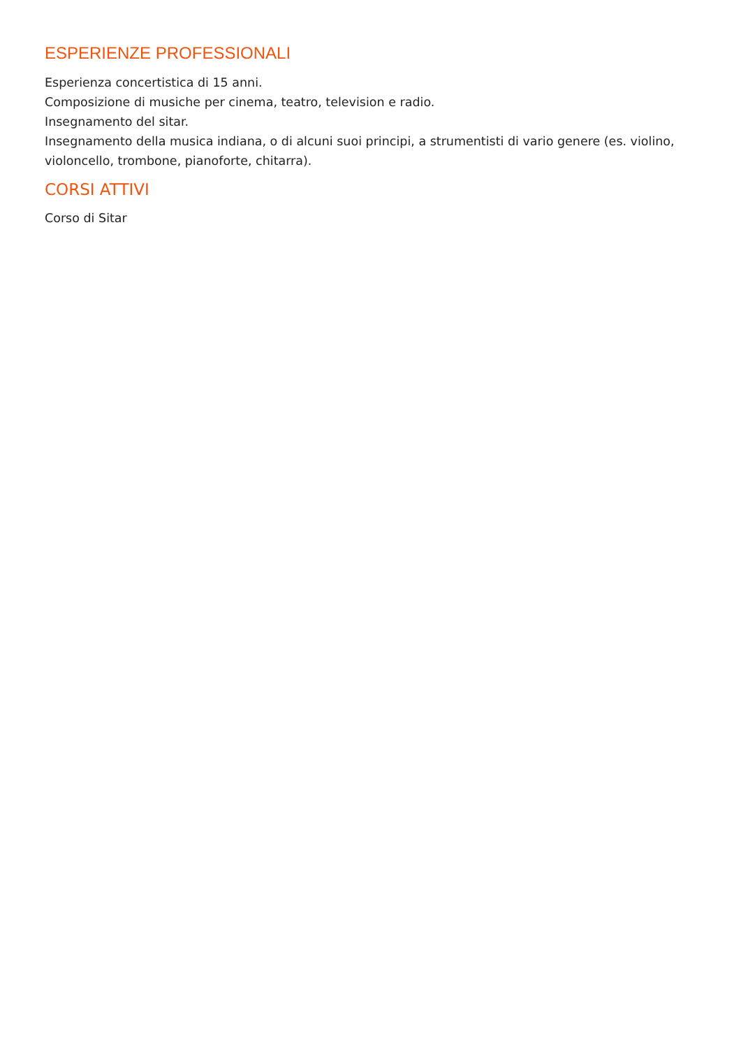ESPERIENZE PROFESSIONALI
Esperienza concertistica di 15 anni.
Composizione di musiche per cinema, teatro, television e radio.
Insegnamento del sitar.
Insegnamento della musica indiana, o di alcuni suoi principi, a strumentisti di vario genere (es. violino, violoncello, trombone, pianoforte, chitarra).
CORSI ATTIVI
Corso di Sitar